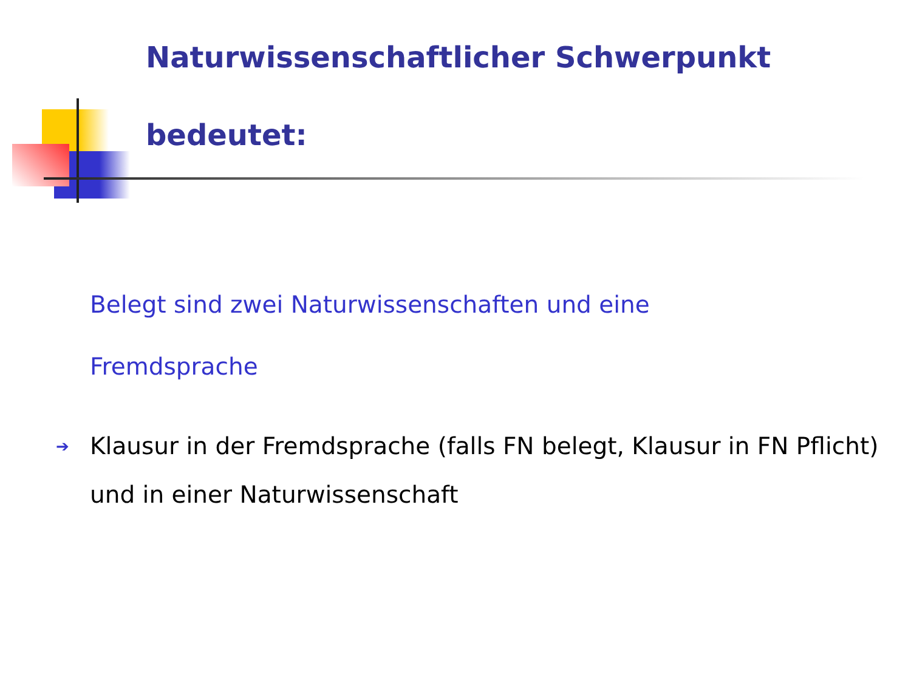Naturwissenschaftlicher Schwerpunkt
bedeutet:
Belegt sind zwei Naturwissenschaften und eine
Fremdsprache
➔ Klausur in der Fremdsprache (falls FN belegt, Klausur in FN Pflicht) und in einer Naturwissenschaft